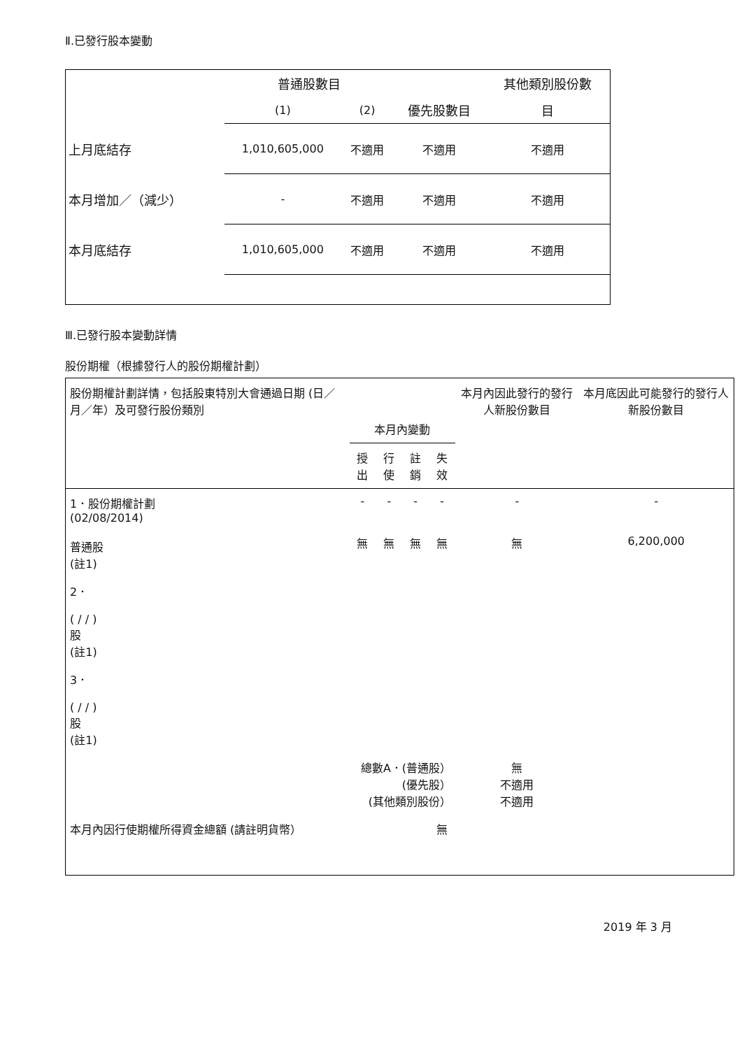Ⅱ.已發行股本變動
| | 普通股數目 | | | 其他類別股份數 |
| | (1) | (2) | 優先股數目 | 目 |
| 上月底結存 | 1,010,605,000 | 不適用 | 不適用 | 不適用 |
| 本月增加／（減少） | - | 不適用 | 不適用 | 不適用 |
| 本月底結存 | 1,010,605,000 | 不適用 | 不適用 | 不適用 |
Ⅲ.已發行股本變動詳情
股份期權（根據發行人的股份期權計劃）
| 股份期權計劃詳情，包括股東特別大會通過日期 (日／月／年）及可發行股份類別 | 本月內變動 | | | | 本月內因此發行的發行人新股份數目 | 本月底因此可能發行的發行人新股份數目 |
| | 授出 | 行使 | 註銷 | 失效 | | |
| 1．股份期權計劃 (02/08/2014) 普通股 (註1) | - 無 | - 無 | - 無 | - 無 | - 無 | - 6,200,000 |
| 2． ( / / ) 股 (註1) | | | | | | |
| 3． ( / / ) 股 (註1) | | | | | | |
| 總數A．(普通股） (優先股） (其他類別股份） | | | | | 無 不適用 不適用 | |
| 本月內因行使期權所得資金總額 (請註明貨幣） | | | | 無 | | |
2019 年 3 月